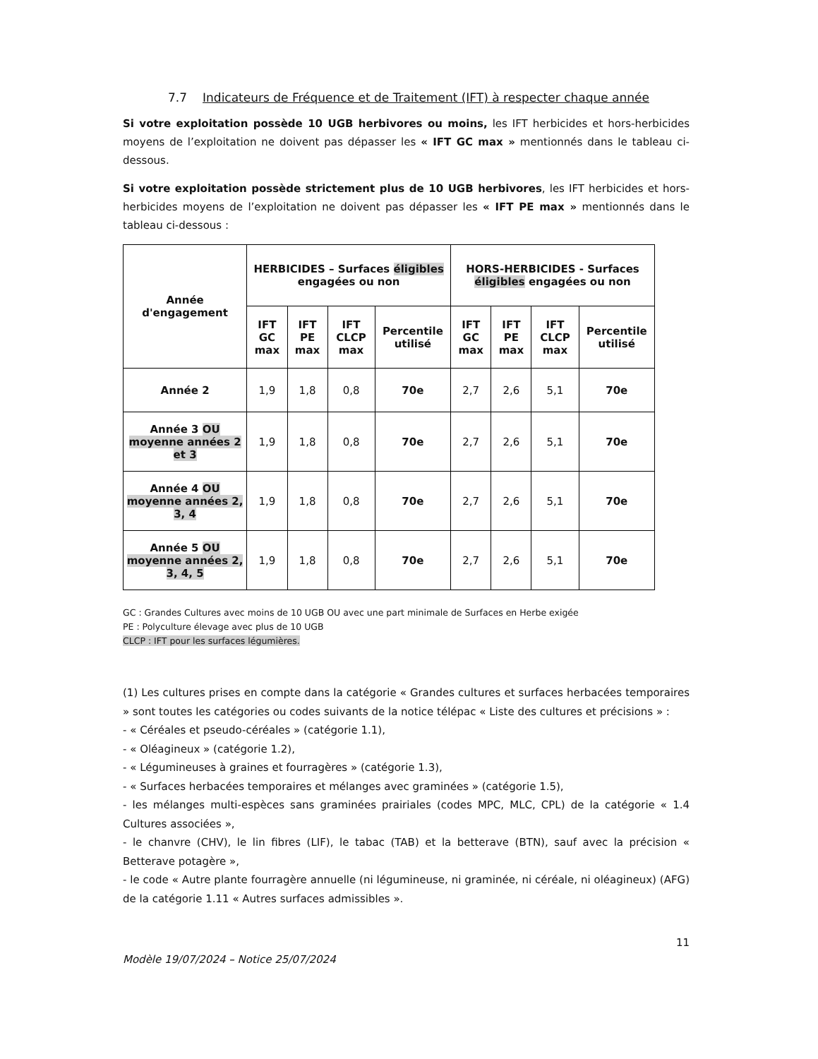7.7 Indicateurs de Fréquence et de Traitement (IFT) à respecter chaque année
Si votre exploitation possède 10 UGB herbivores ou moins, les IFT herbicides et hors-herbicides moyens de l’exploitation ne doivent pas dépasser les « IFT GC max » mentionnés dans le tableau ci-dessous.
Si votre exploitation possède strictement plus de 10 UGB herbivores, les IFT herbicides et hors-herbicides moyens de l’exploitation ne doivent pas dépasser les « IFT PE max » mentionnés dans le tableau ci-dessous :
| Année d'engagement | HERBICIDES – Surfaces éligibles engagées ou non | | | | HORS-HERBICIDES - Surfaces éligibles engagées ou non | | | |
| --- | --- | --- | --- | --- | --- | --- | --- | --- |
| | IFT GC max | IFT PE max | IFT CLCP max | Percentile utilisé | IFT GC max | IFT PE max | IFT CLCP max | Percentile utilisé |
| Année 2 | 1,9 | 1,8 | 0,8 | 70e | 2,7 | 2,6 | 5,1 | 70e |
| Année 3 OU moyenne années 2 et 3 | 1,9 | 1,8 | 0,8 | 70e | 2,7 | 2,6 | 5,1 | 70e |
| Année 4 OU moyenne années 2, 3, 4 | 1,9 | 1,8 | 0,8 | 70e | 2,7 | 2,6 | 5,1 | 70e |
| Année 5 OU moyenne années 2, 3, 4, 5 | 1,9 | 1,8 | 0,8 | 70e | 2,7 | 2,6 | 5,1 | 70e |
GC : Grandes Cultures avec moins de 10 UGB OU avec une part minimale de Surfaces en Herbe exigée
PE : Polyculture élevage avec plus de 10 UGB
CLCP : IFT pour les surfaces légumières.
(1) Les cultures prises en compte dans la catégorie « Grandes cultures et surfaces herbacées temporaires » sont toutes les catégories ou codes suivants de la notice télépac « Liste des cultures et précisions » :
- « Céréales et pseudo-céréales » (catégorie 1.1),
- « Oléagineux » (catégorie 1.2),
- « Légumineuses à graines et fourragères » (catégorie 1.3),
- « Surfaces herbacées temporaires et mélanges avec graminées » (catégorie 1.5),
- les mélanges multi-espèces sans graminées prairiales (codes MPC, MLC, CPL) de la catégorie « 1.4 Cultures associées »,
- le chanvre (CHV), le lin fibres (LIF), le tabac (TAB) et la betterave (BTN), sauf avec la précision « Betterave potagère »,
- le code « Autre plante fourragère annuelle (ni légumineuse, ni graminée, ni céréale, ni oléagineux) (AFG) de la catégorie 1.11 « Autres surfaces admissibles ».
11
Modèle 19/07/2024 – Notice 25/07/2024